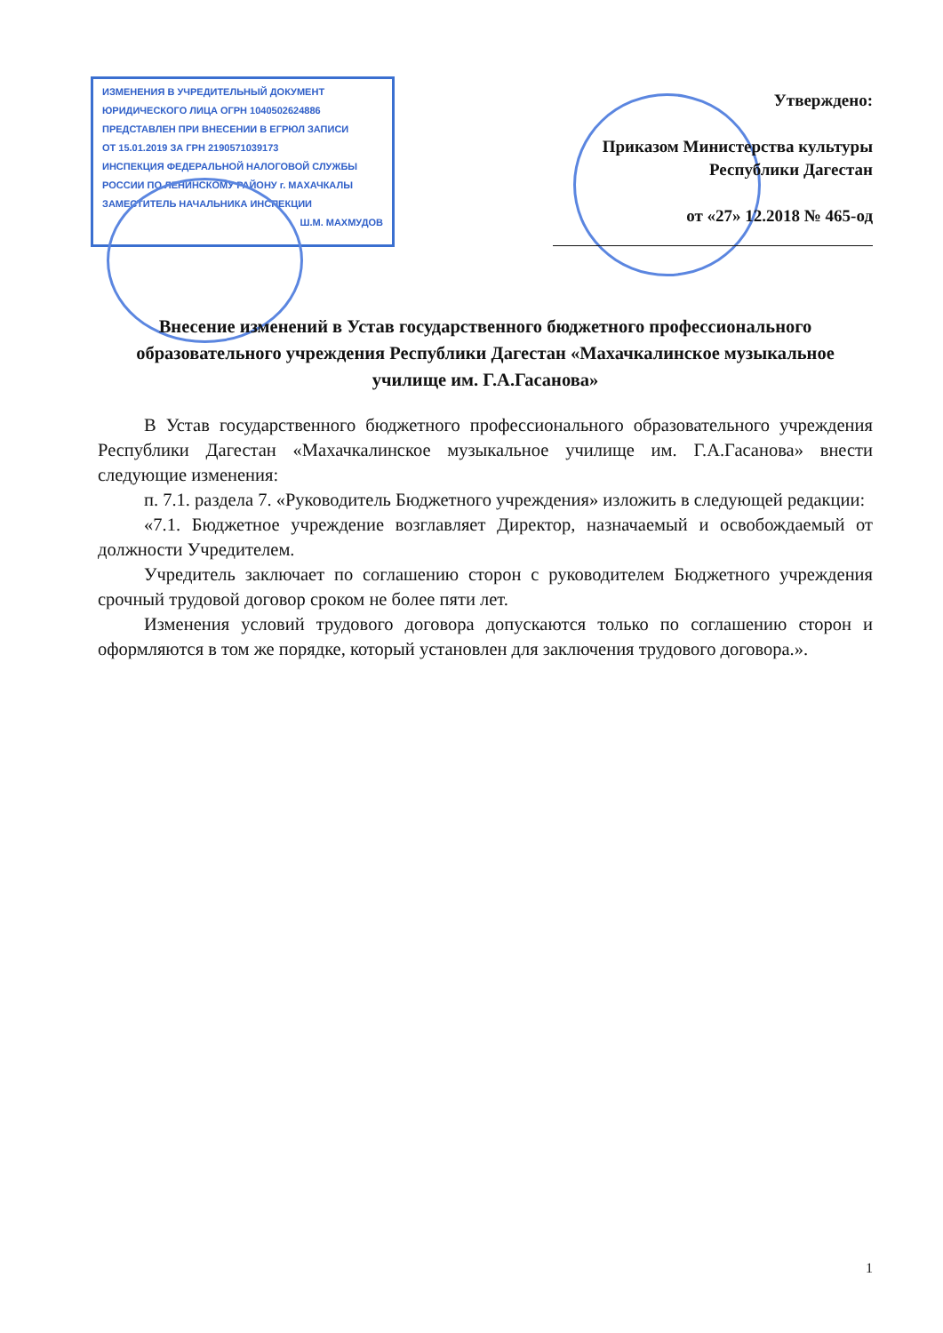ИЗМЕНЕНИЯ В УЧРЕДИТЕЛЬНЫЙ ДОКУМЕНТ
ЮРИДИЧЕСКОГО ЛИЦА ОГРН 1040502624886
ПРЕДСТАВЛЕН ПРИ ВНЕСЕНИИ В ЕГРЮЛ ЗАПИСИ
ОТ 15.01.2019 ЗА ГРН 2190571039173
ИНСПЕКЦИЯ ФЕДЕРАЛЬНОЙ НАЛОГОВОЙ СЛУЖБЫ
РОССИИ ПО ЛЕНИНСКОМУ РАЙОНУ г. МАХАЧКАЛЫ
ЗАМЕСТИТЕЛЬ НАЧАЛЬНИКА ИНСПЕКЦИИ
Ш.М. МАХМУДОВ
Утверждено:
Приказом Министерства культуры
Республики Дагестан
от «27» 12.2018 № 465-од
Внесение изменений в Устав государственного бюджетного профессионального образовательного учреждения Республики Дагестан «Махачкалинское музыкальное училище им. Г.А.Гасанова»
В Устав государственного бюджетного профессионального образовательного учреждения Республики Дагестан «Махачкалинское музыкальное училище им. Г.А.Гасанова» внести следующие изменения:
п. 7.1. раздела 7. «Руководитель Бюджетного учреждения» изложить в следующей редакции:
«7.1. Бюджетное учреждение возглавляет Директор, назначаемый и освобождаемый от должности Учредителем.
Учредитель заключает по соглашению сторон с руководителем Бюджетного учреждения срочный трудовой договор сроком не более пяти лет.
Изменения условий трудового договора допускаются только по соглашению сторон и оформляются в том же порядке, который установлен для заключения трудового договора.».
1